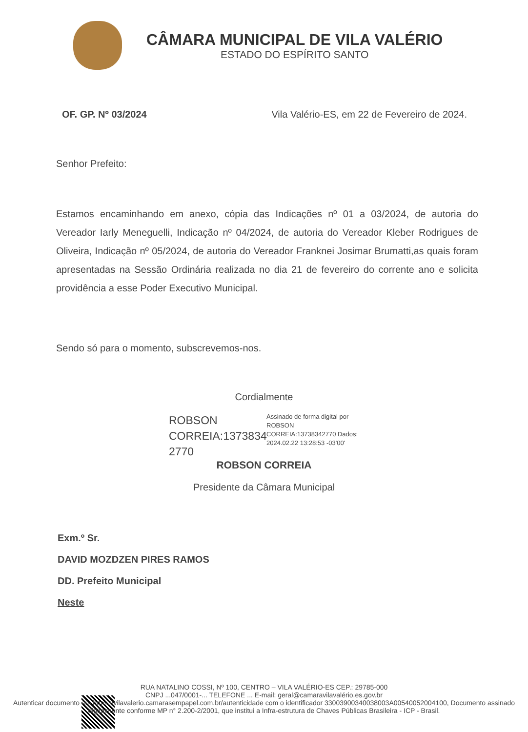CÂMARA MUNICIPAL DE VILA VALÉRIO
ESTADO DO ESPÍRITO SANTO
OF. GP. Nº 03/2024 Vila Valério-ES, em 22 de Fevereiro de 2024.
Senhor Prefeito:
Estamos encaminhando em anexo, cópia das Indicações nº 01 a 03/2024, de autoria do Vereador Iarly Meneguelli, Indicação nº 04/2024, de autoria do Vereador Kleber Rodrigues de Oliveira, Indicação nº 05/2024, de autoria do Vereador Franknei Josimar Brumatti,as quais foram apresentadas na Sessão Ordinária realizada no dia 21 de fevereiro do corrente ano e solicita providência a esse Poder Executivo Municipal.
Sendo só para o momento, subscrevemos-nos.
Cordialmente
ROBSON CORREIA:1373834 2770
Assinado de forma digital por ROBSON CORREIA:13738342770 Dados: 2024.02.22 13:28:53 -03'00'
ROBSON CORREIA
Presidente da Câmara Municipal
Exm.º Sr.
DAVID MOZDZEN PIRES RAMOS
DD. Prefeito Municipal
Neste
RUA NATALINO COSSI, Nº 100, CENTRO – VILA VALÉRIO-ES CEP.: 29785-000
CNPJ ...047/0001-... TELEFONE ... E-mail: geral@camaravilavalério.es.gov.br
Autenticar documento em https://vilavalerio.camarasempapel.com.br/autenticidade com o identificador 3300390034003800​3A00540052004100, Documento assinado digitalmente conforme MP n° 2.200-2/2001, que institui a Infra-estrutura de Chaves Públicas Brasileira - ICP - Brasil.